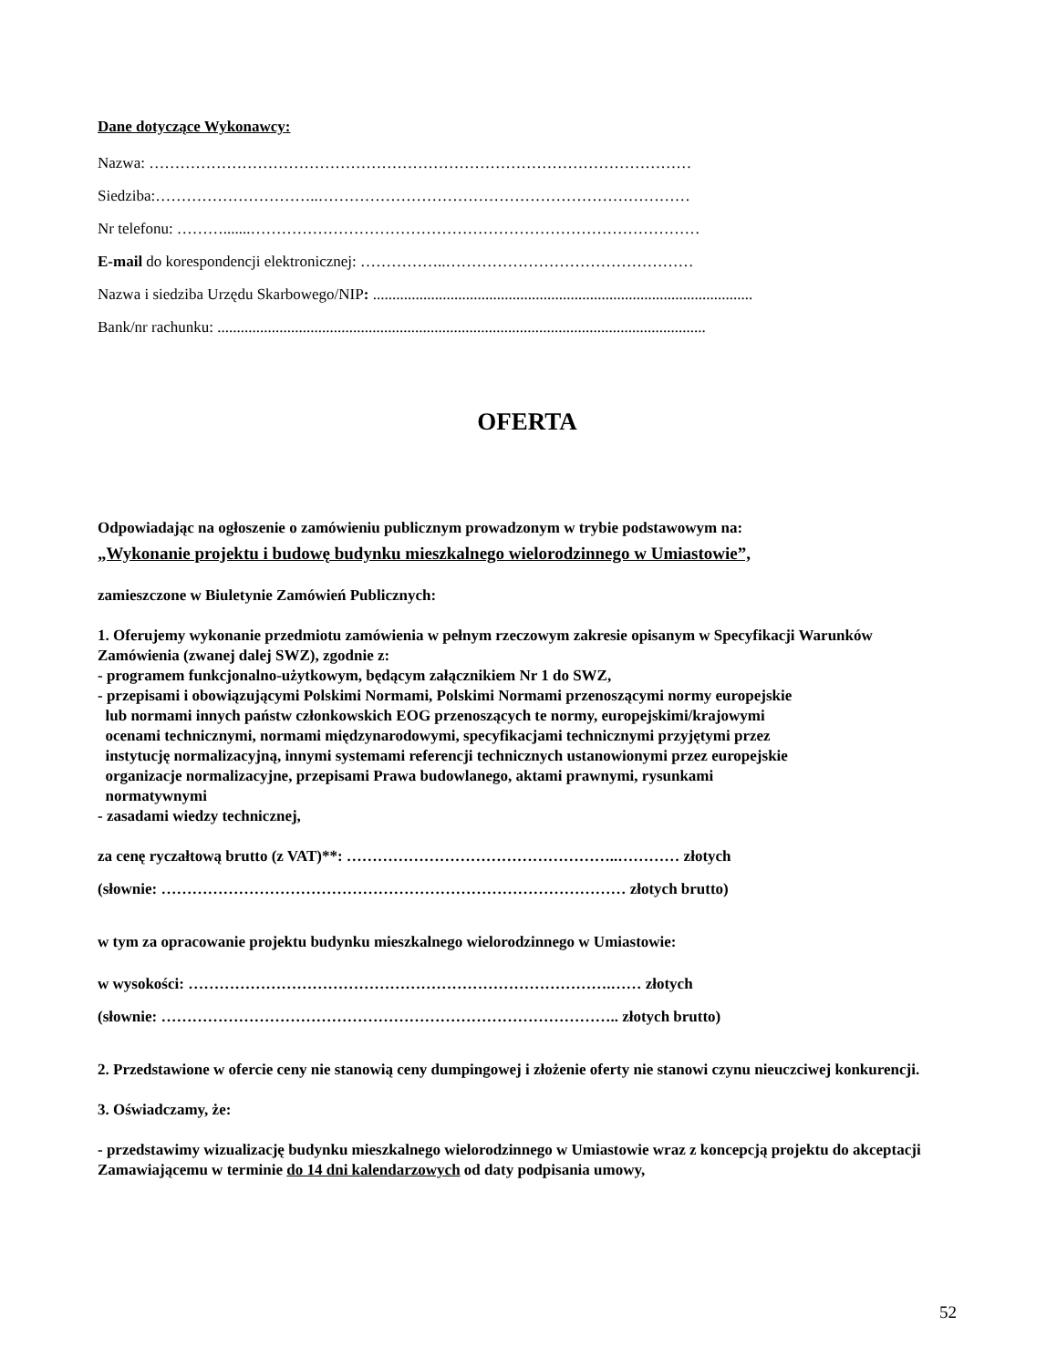Dane dotyczące Wykonawcy:
Nazwa: ……………………………………………………………………………………………
Siedziba:…………………………..………………………………………………………………
Nr telefonu: ……….......……………………………………………………………………………
E-mail do korespondencji elektronicznej: ……………..…………………………………………
Nazwa i siedziba Urzędu Skarbowego/NIP: ..................................................................................................
Bank/nr rachunku: ..............................................................................................................................
OFERTA
Odpowiadając na ogłoszenie o zamówieniu publicznym prowadzonym w trybie podstawowym na:
„Wykonanie projektu i budowę budynku mieszkalnego wielorodzinnego w Umiastowie”,
zamieszczone w Biuletynie Zamówień Publicznych:
1. Oferujemy wykonanie przedmiotu zamówienia w pełnym rzeczowym zakresie opisanym w Specyfikacji Warunków Zamówienia (zwanej dalej SWZ), zgodnie z:
- programem funkcjonalno-użytkowym, będącym załącznikiem Nr 1 do SWZ,
- przepisami i obowiązującymi Polskimi Normami, Polskimi Normami przenoszącymi normy europejskie
lub normami innych państw członkowskich EOG przenoszących te normy, europejskimi/krajowymi
ocenami technicznymi, normami międzynarodowymi, specyfikacjami technicznymi przyjętymi przez
instytucję normalizacyjną, innymi systemami referencji technicznych ustanowionymi przez europejskie
organizacje normalizacyjne, przepisami Prawa budowlanego, aktami prawnymi, rysunkami
normatywnymi
- zasadami wiedzy technicznej,
za cenę ryczałtową brutto (z VAT)**: ……………………………………………..………… złotych
(słownie: ……………………………………………………………………………… złotych brutto)
w tym za opracowanie projektu budynku mieszkalnego wielorodzinnego w Umiastowie:
w wysokości: ……………………………………………………………………….…… złotych
(słownie: …………………………………………………………………………….. złotych brutto)
2. Przedstawione w ofercie ceny nie stanowią ceny dumpingowej i złożenie oferty nie stanowi czynu nieuczciwej konkurencji.
3. Oświadczamy, że:
- przedstawimy wizualizację budynku mieszkalnego wielorodzinnego w Umiastowie wraz z koncepcją projektu do akceptacji Zamawiającemu w terminie do 14 dni kalendarzowych od daty podpisania umowy,
52